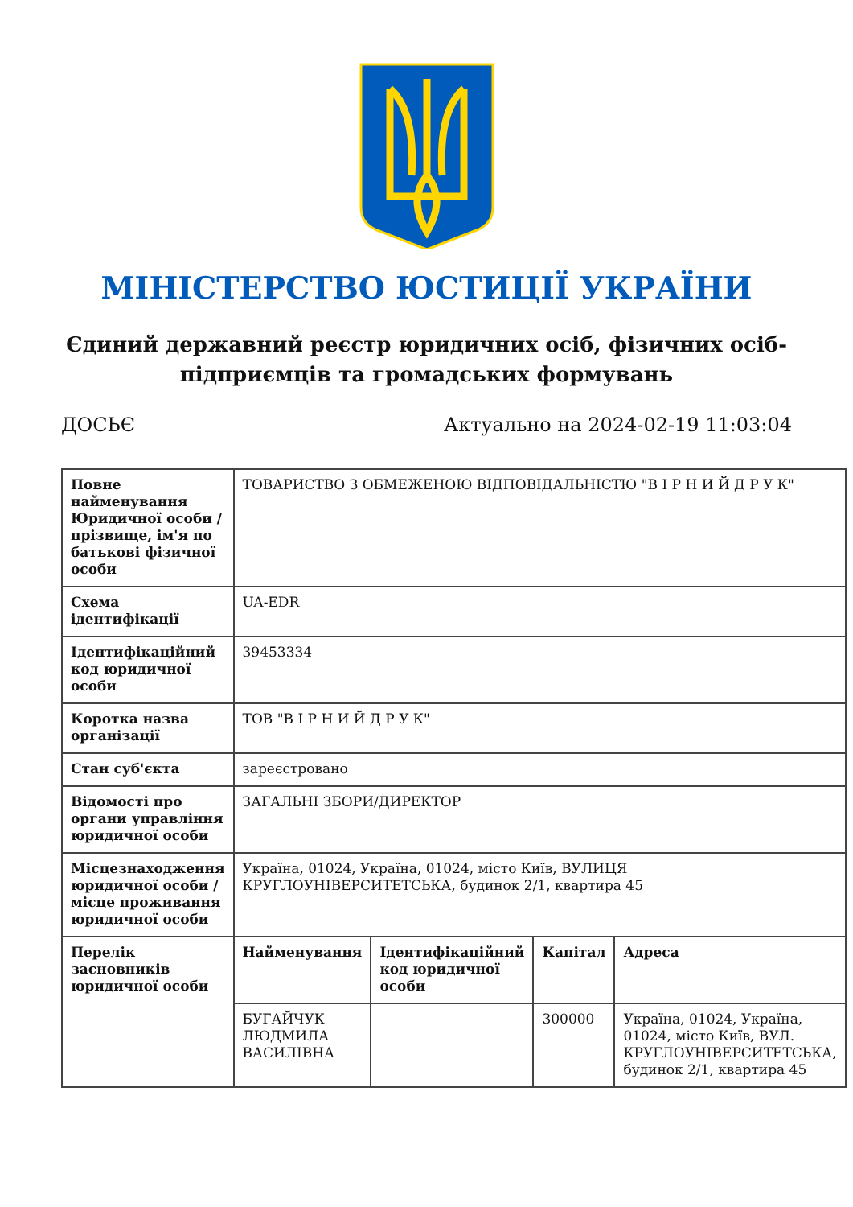МІНІСТЕРСТВО ЮСТИЦІЇ УКРАЇНИ
Єдиний державний реєстр юридичних осіб, фізичних осіб-підприємців та громадських формувань
ДОСЬЄ Актуально на 2024-02-19 11:03:04
| Повне найменування Юридичної особи / прізвище, ім'я по батькові фізичної особи | ТОВАРИСТВО З ОБМЕЖЕНОЮ ВІДПОВІДАЛЬНІСТЮ "В І Р Н И Й Д Р У К" | | | |
| Схема ідентифікації | UA-EDR | | | |
| Ідентифікаційний код юридичної особи | 39453334 | | | |
| Коротка назва організації | ТОВ "В І Р Н И Й Д Р У К" | | | |
| Стан суб'єкта | зареєстровано | | | |
| Відомості про органи управління юридичної особи | ЗАГАЛЬНІ ЗБОРИ/ДИРЕКТОР | | | |
| Місцезнаходження юридичної особи / місце проживання юридичної особи | Україна, 01024, Україна, 01024, місто Київ, ВУЛИЦЯ КРУГЛОУНІВЕРСИТЕТСЬКА, будинок 2/1, квартира 45 | | | |
| Перелік засновників юридичної особи | Найменування | Ідентифікаційний код юридичної особи | Капітал | Адреса |
| | БУГАЙЧУК ЛЮДМИЛА ВАСИЛІВНА | | 300000 | Україна, 01024, Україна, 01024, місто Київ, ВУЛ. КРУГЛОУНІВЕРСИТЕТСЬКА, будинок 2/1, квартира 45 |